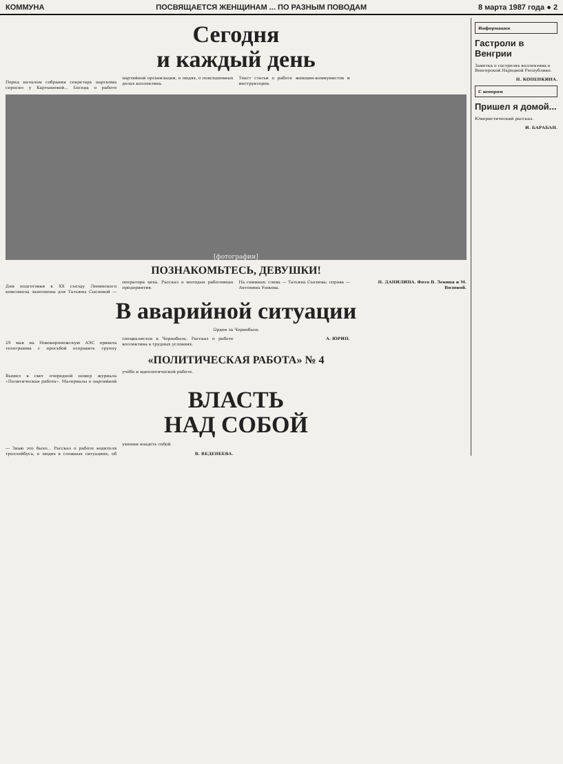КОММУНА ПОСВЯЩАЕТСЯ ЖЕНЩИНАМ ... ПО РАЗНЫМ ПОВОДАМ 8 марта 1987 года ● 2
Сегодня
и каждый день
Перед началом собрания секретарь парткома спросил у Картышевой... Беседа о работе партийной организации, о людях, о повседневных делах коллектива.
Текст статьи о работе женщин-коммунистов и инструкторов.
[фотографии]
ПОЗНАКОМЬТЕСЬ, ДЕВУШКИ!
Дни подготовки к XX съезду Ленинского комсомола заполнены для Татьяны Сысоевой — оператора цеха. Рассказ о молодых работницах предприятия.
На снимках: слева — Татьяна Сысоева; справа — Антонина Ушкова.
Н. ДАНИЛИНА. Фото В. Зенина и М. Вязовой.
В аварийной ситуации
Орден за Чернобыль
29 мая на Нововоронежскую АЭС пришла телеграмма с просьбой отправить группу специалистов в Чернобыль. Рассказ о работе коллектива в трудных условиях.
А. ЮРИН.
«ПОЛИТИЧЕСКАЯ РАБОТА» № 4
Вышел в свет очередной номер журнала «Политическая работа». Материалы о партийной учёбе и идеологической работе.
ВЛАСТЬ
НАД СОБОЙ
— Знаю это было... Рассказ о работе водителя троллейбуса, о людях в сложных ситуациях, об умении владеть собой.
В. ВЕДЕНЕЕВА.
Информация
Гастроли в Венгрии
Заметка о гастролях коллектива в Венгерской Народной Республике.
Н. КОПЕНКИНА.
С юмором
Пришел я домой...
Юмористический рассказ.
И. БАРАБАН.